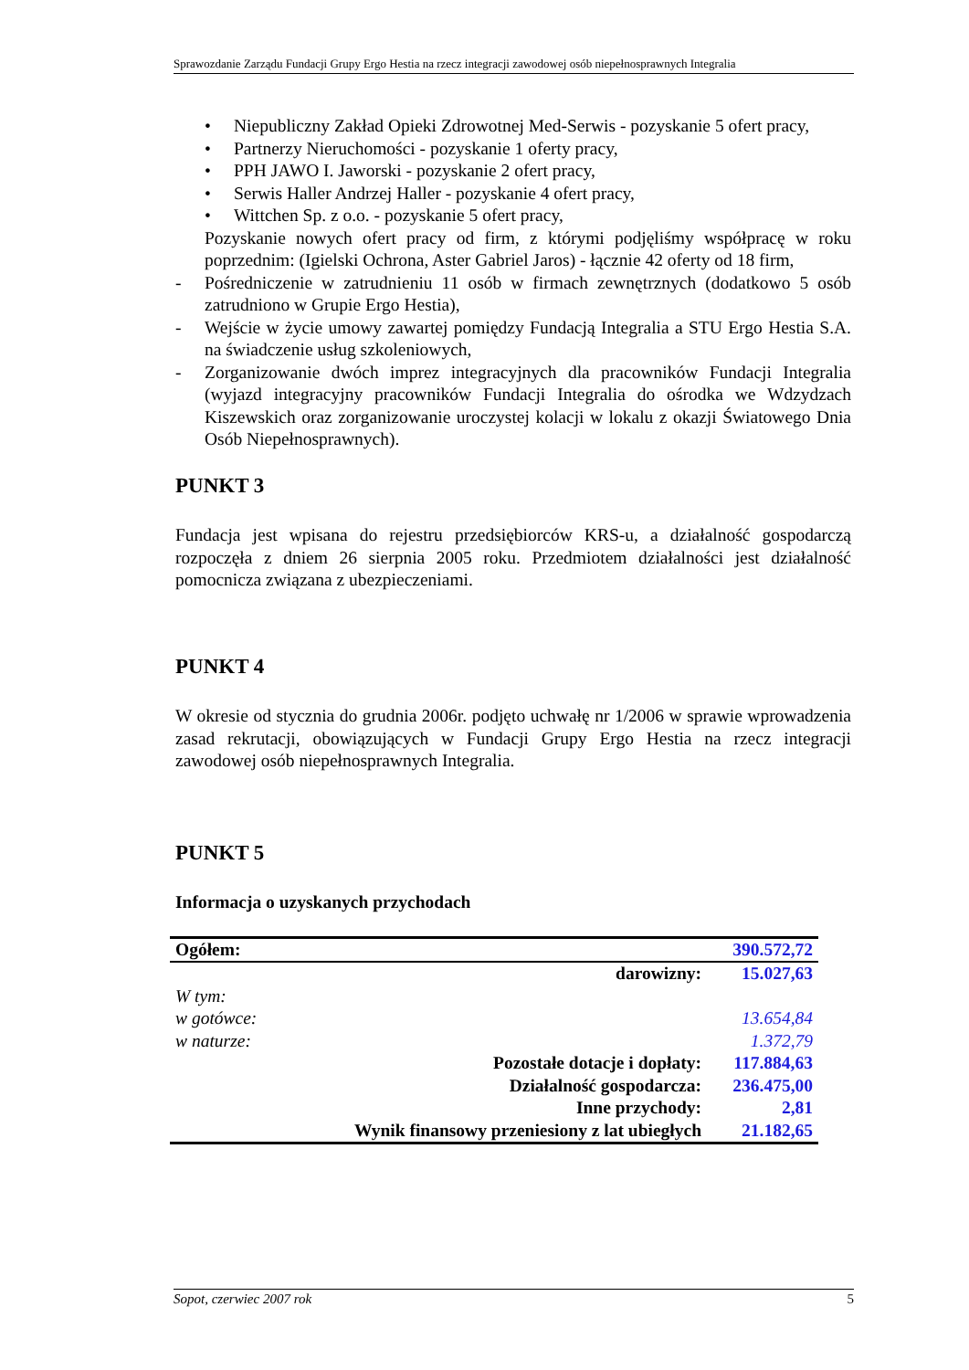Sprawozdanie Zarządu Fundacji Grupy Ergo Hestia na rzecz integracji zawodowej osób niepełnosprawnych Integralia
• Niepubliczny Zakład Opieki Zdrowotnej Med-Serwis - pozyskanie 5 ofert pracy,
• Partnerzy Nieruchomości - pozyskanie 1 oferty pracy,
• PPH JAWO I. Jaworski - pozyskanie 2 ofert pracy,
• Serwis Haller Andrzej Haller - pozyskanie 4 ofert pracy,
• Wittchen Sp. z o.o. - pozyskanie 5 ofert pracy,
Pozyskanie nowych ofert pracy od firm, z którymi podjęliśmy współpracę w roku poprzednim: (Igielski Ochrona, Aster Gabriel Jaros) - łącznie 42 oferty od 18 firm,
- Pośredniczenie w zatrudnieniu 11 osób w firmach zewnętrznych (dodatkowo 5 osób zatrudniono w Grupie Ergo Hestia),
- Wejście w życie umowy zawartej pomiędzy Fundacją Integralia a STU Ergo Hestia S.A. na świadczenie usług szkoleniowych,
- Zorganizowanie dwóch imprez integracyjnych dla pracowników Fundacji Integralia (wyjazd integracyjny pracowników Fundacji Integralia do ośrodka we Wdzydzach Kiszewskich oraz zorganizowanie uroczystej kolacji w lokalu z okazji Światowego Dnia Osób Niepełnosprawnych).
PUNKT 3
Fundacja jest wpisana do rejestru przedsiębiorców KRS-u, a działalność gospodarczą rozpoczęła z dniem 26 sierpnia 2005 roku. Przedmiotem działalności jest działalność pomocnicza związana z ubezpieczeniami.
PUNKT 4
W okresie od stycznia do grudnia 2006r. podjęto uchwałę nr 1/2006 w sprawie wprowadzenia zasad rekrutacji, obowiązujących w Fundacji Grupy Ergo Hestia na rzecz integracji zawodowej osób niepełnosprawnych Integralia.
PUNKT 5
Informacja o uzyskanych przychodach
| Ogółem: | | 390.572,72 |
| | darowizny: | 15.027,63 |
| W tym: | | |
| w gotówce: | | 13.654,84 |
| w naturze: | | 1.372,79 |
| | Pozostałe dotacje i dopłaty: | 117.884,63 |
| | Działalność gospodarcza: | 236.475,00 |
| | Inne przychody: | 2,81 |
| Wynik finansowy przeniesiony z lat ubiegłych | | 21.182,65 |
Sopot, czerwiec 2007 rok 5